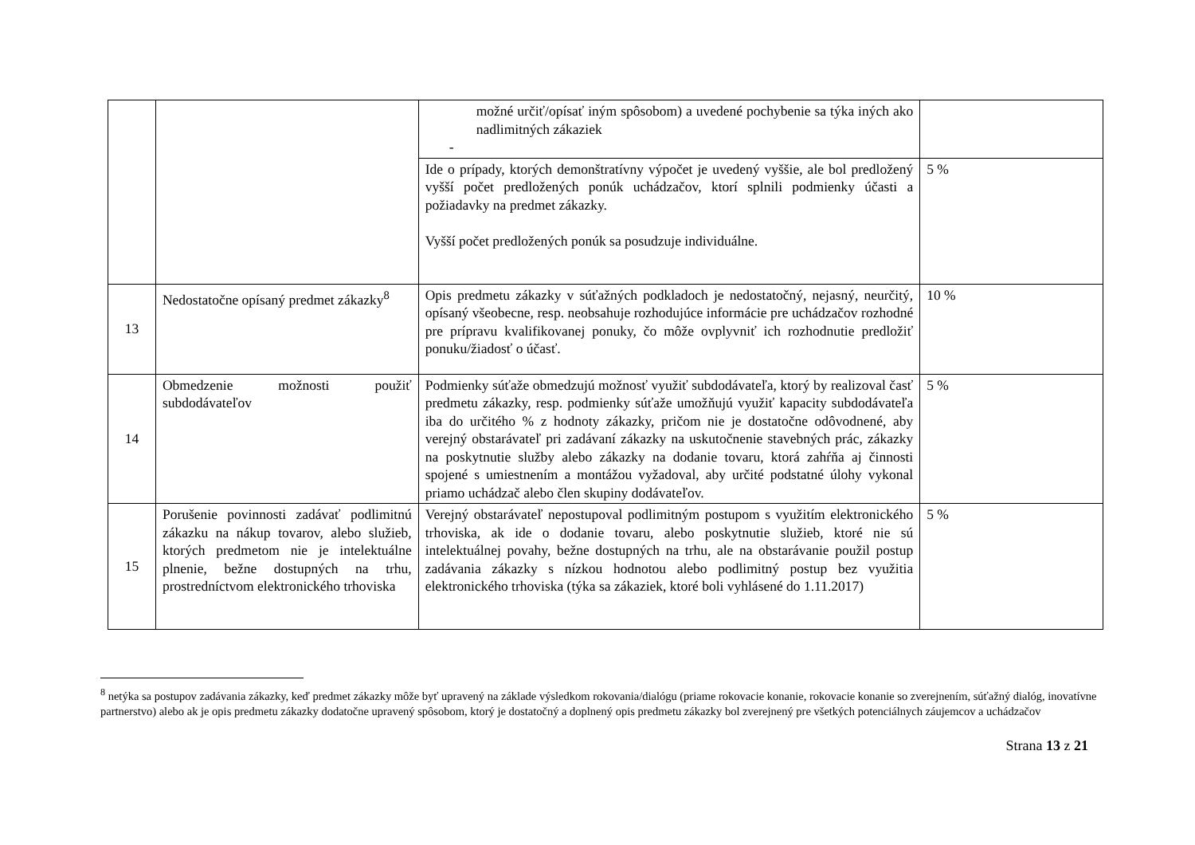| | | možné určiť/opísať iným spôsobom) a uvedené pochybenie sa týka iných ako nadlimitných zákaziek - | |
| | | Ide o prípady, ktorých demonštratívny výpočet je uvedený vyššie, ale bol predložený vyšší počet predložených ponúk uchádzačov, ktorí splnili podmienky účasti a požiadavky na predmet zákazky. Vyšší počet predložených ponúk sa posudzuje individuálne. | 5 % |
| 13 | Nedostatočne opísaný predmet zákazky<sup>8</sup> | Opis predmetu zákazky v súťažných podkladoch je nedostatočný, nejasný, neurčitý, opísaný všeobecne, resp. neobsahuje rozhodujúce informácie pre uchádzačov rozhodné pre prípravu kvalifikovanej ponuky, čo môže ovplyvniť ich rozhodnutie predložiť ponuku/žiadosť o účasť. | 10 % |
| 14 | Obmedzenie možnosti použiť subdodávateľov | Podmienky súťaže obmedzujú možnosť využiť subdodávateľa, ktorý by realizoval časť predmetu zákazky, resp. podmienky súťaže umožňujú využiť kapacity subdodávateľa iba do určitého % z hodnoty zákazky, pričom nie je dostatočne odôvodnené, aby verejný obstarávateľ pri zadávaní zákazky na uskutočnenie stavebných prác, zákazky na poskytnutie služby alebo zákazky na dodanie tovaru, ktorá zahŕňa aj činnosti spojené s umiestnením a montážou vyžadoval, aby určité podstatné úlohy vykonal priamo uchádzač alebo člen skupiny dodávateľov. | 5 % |
| 15 | Porušenie povinnosti zadávať podlimitnú zákazku na nákup tovarov, alebo služieb, ktorých predmetom nie je intelektuálne plnenie, bežne dostupných na trhu, prostredníctvom elektronického trhoviska | Verejný obstarávateľ nepostupoval podlimitným postupom s využitím elektronického trhoviska, ak ide o dodanie tovaru, alebo poskytnutie služieb, ktoré nie sú intelektuálnej povahy, bežne dostupných na trhu, ale na obstarávanie použil postup zadávania zákazky s nízkou hodnotou alebo podlimitný postup bez využitia elektronického trhoviska (týka sa zákaziek, ktoré boli vyhlásené do 1.11.2017) | 5 % |
<sup>8</sup> netýka sa postupov zadávania zákazky, keď predmet zákazky môže byť upravený na základe výsledkom rokovania/dialógu (priame rokovacie konanie, rokovacie konanie so zverejnením, súťažný dialóg, inovatívne partnerstvo) alebo ak je opis predmetu zákazky dodatočne upravený spôsobom, ktorý je dostatočný a doplnený opis predmetu zákazky bol zverejnený pre všetkých potenciálnych záujemcov a uchádzačov
Strana 13 z 21